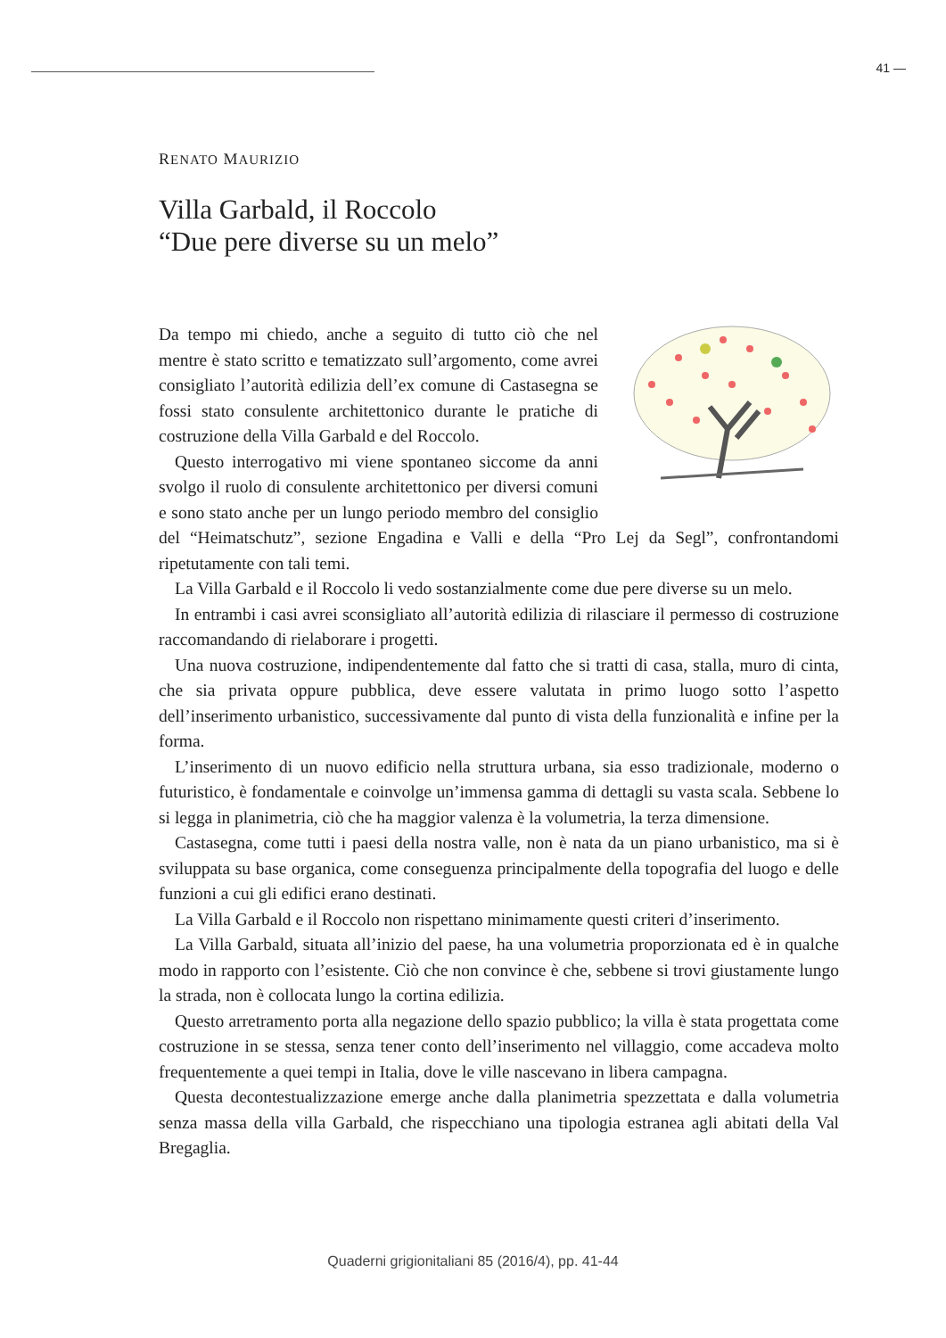41 —
RENATO MAURIZIO
Villa Garbald, il Roccolo
“Due pere diverse su un melo”
Da tempo mi chiedo, anche a seguito di tutto ciò che nel mentre è stato scritto e tematizzato sull’argomento, come avrei consigliato l’autorità edilizia dell’ex comune di Castasegna se fossi stato consulente architettonico durante le pratiche di costruzione della Villa Garbald e del Roccolo.
Questo interrogativo mi viene spontaneo siccome da anni svolgo il ruolo di consulente architettonico per diversi comuni e sono stato anche per un lungo periodo membro del consiglio del “Heimatschutz”, sezione Engadina e Valli e della “Pro Lej da Segl”, confrontandomi ripetutamente con tali temi.
La Villa Garbald e il Roccolo li vedo sostanzialmente come due pere diverse su un melo.
In entrambi i casi avrei sconsigliato all’autorità edilizia di rilasciare il permesso di costruzione raccomandando di rielaborare i progetti.
Una nuova costruzione, indipendentemente dal fatto che si tratti di casa, stalla, muro di cinta, che sia privata oppure pubblica, deve essere valutata in primo luogo sotto l’aspetto dell’inserimento urbanistico, successivamente dal punto di vista della funzionalità e infine per la forma.
L’inserimento di un nuovo edificio nella struttura urbana, sia esso tradizionale, moderno o futuristico, è fondamentale e coinvolge un’immensa gamma di dettagli su vasta scala. Sebbene lo si legga in planimetria, ciò che ha maggior valenza è la volumetria, la terza dimensione.
Castasegna, come tutti i paesi della nostra valle, non è nata da un piano urbanistico, ma si è sviluppata su base organica, come conseguenza principalmente della topografia del luogo e delle funzioni a cui gli edifici erano destinati.
La Villa Garbald e il Roccolo non rispettano minimamente questi criteri d’inserimento.
La Villa Garbald, situata all’inizio del paese, ha una volumetria proporzionata ed è in qualche modo in rapporto con l’esistente. Ciò che non convince è che, sebbene si trovi giustamente lungo la strada, non è collocata lungo la cortina edilizia.
Questo arretramento porta alla negazione dello spazio pubblico; la villa è stata progettata come costruzione in se stessa, senza tener conto dell’inserimento nel villaggio, come accadeva molto frequentemente a quei tempi in Italia, dove le ville nascevano in libera campagna.
Questa decontestualizzazione emerge anche dalla planimetria spezzettata e dalla volumetria senza massa della villa Garbald, che rispecchiano una tipologia estranea agli abitati della Val Bregaglia.
Quaderni grigionitaliani 85 (2016/4), pp. 41-44